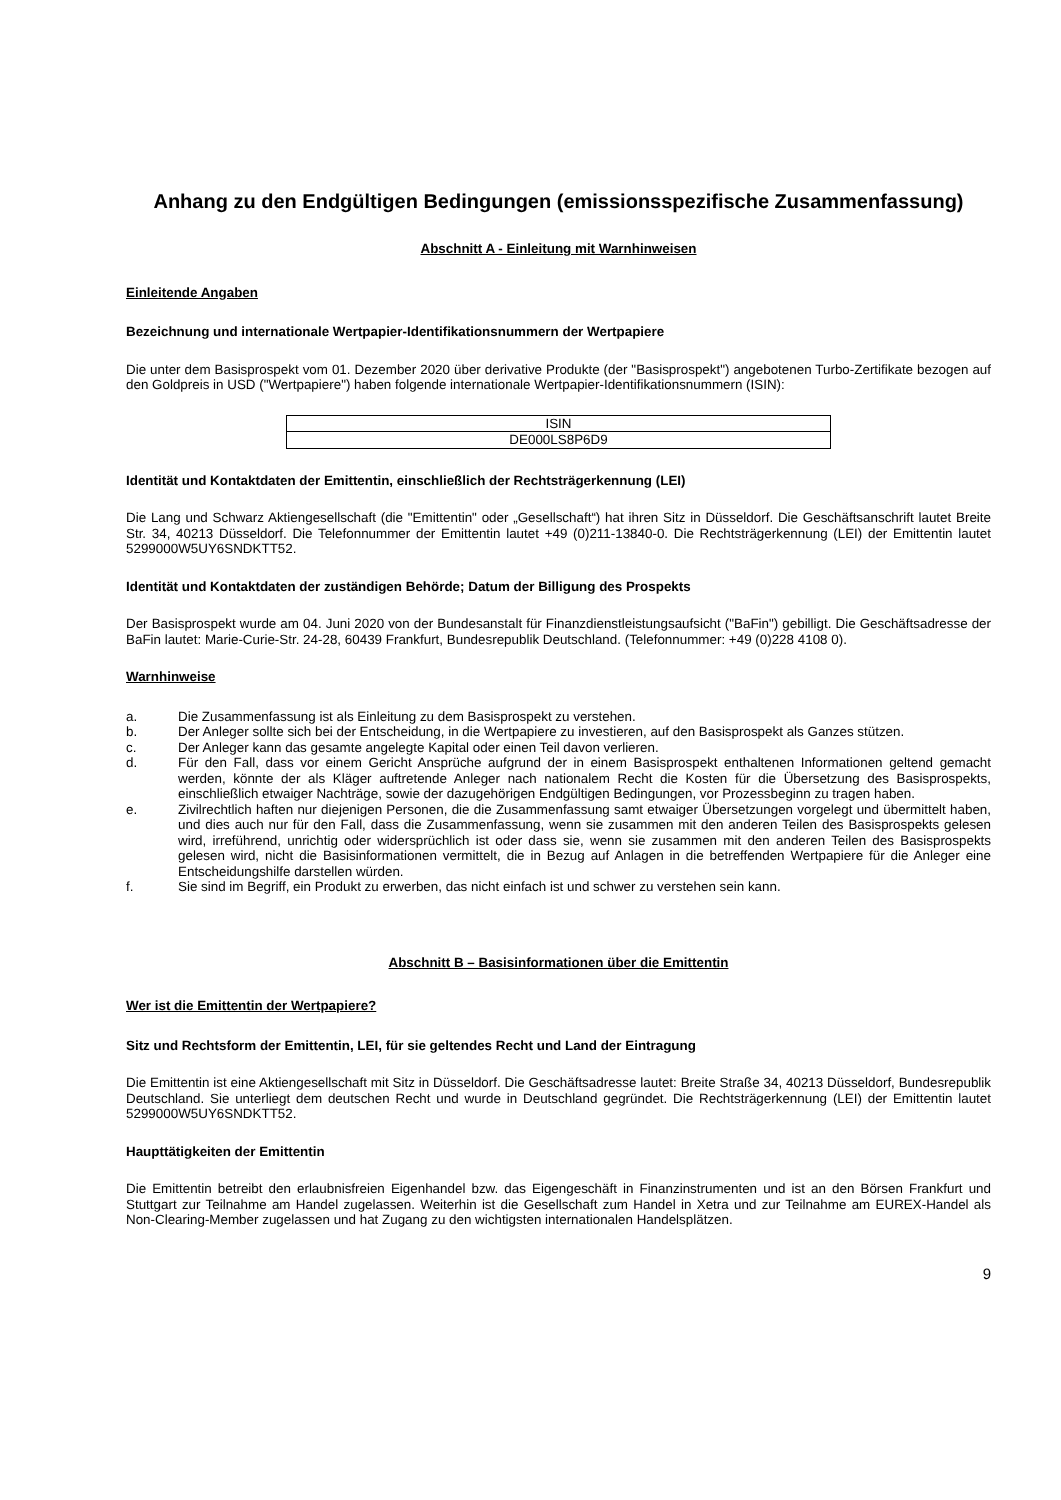Anhang zu den Endgültigen Bedingungen (emissionsspezifische Zusammenfassung)
Abschnitt A - Einleitung mit Warnhinweisen
Einleitende Angaben
Bezeichnung und internationale Wertpapier-Identifikationsnummern der Wertpapiere
Die unter dem Basisprospekt vom 01. Dezember 2020 über derivative Produkte (der "Basisprospekt") angebotenen Turbo-Zertifikate bezogen auf den Goldpreis in USD ("Wertpapiere") haben folgende internationale Wertpapier-Identifikationsnummern (ISIN):
| ISIN |
| --- |
| DE000LS8P6D9 |
Identität und Kontaktdaten der Emittentin, einschließlich der Rechtsträgerkennung (LEI)
Die Lang und Schwarz Aktiengesellschaft (die "Emittentin" oder „Gesellschaft“) hat ihren Sitz in Düsseldorf. Die Geschäftsanschrift lautet Breite Str. 34, 40213 Düsseldorf. Die Telefonnummer der Emittentin lautet +49 (0)211-13840-0. Die Rechtsträgerkennung (LEI) der Emittentin lautet 5299000W5UY6SNDKTT52.
Identität und Kontaktdaten der zuständigen Behörde; Datum der Billigung des Prospekts
Der Basisprospekt wurde am 04. Juni 2020 von der Bundesanstalt für Finanzdienstleistungsaufsicht ("BaFin") gebilligt. Die Geschäftsadresse der BaFin lautet: Marie-Curie-Str. 24-28, 60439 Frankfurt, Bundesrepublik Deutschland. (Telefonnummer: +49 (0)228 4108 0).
Warnhinweise
a. Die Zusammenfassung ist als Einleitung zu dem Basisprospekt zu verstehen.
b. Der Anleger sollte sich bei der Entscheidung, in die Wertpapiere zu investieren, auf den Basisprospekt als Ganzes stützen.
c. Der Anleger kann das gesamte angelegte Kapital oder einen Teil davon verlieren.
d. Für den Fall, dass vor einem Gericht Ansprüche aufgrund der in einem Basisprospekt enthaltenen Informationen geltend gemacht werden, könnte der als Kläger auftretende Anleger nach nationalem Recht die Kosten für die Übersetzung des Basisprospekts, einschließlich etwaiger Nachträge, sowie der dazugehörigen Endgültigen Bedingungen, vor Prozessbeginn zu tragen haben.
e. Zivilrechtlich haften nur diejenigen Personen, die die Zusammenfassung samt etwaiger Übersetzungen vorgelegt und übermittelt haben, und dies auch nur für den Fall, dass die Zusammenfassung, wenn sie zusammen mit den anderen Teilen des Basisprospekts gelesen wird, irreführend, unrichtig oder widersprüchlich ist oder dass sie, wenn sie zusammen mit den anderen Teilen des Basisprospekts gelesen wird, nicht die Basisinformationen vermittelt, die in Bezug auf Anlagen in die betreffenden Wertpapiere für die Anleger eine Entscheidungshilfe darstellen würden.
f. Sie sind im Begriff, ein Produkt zu erwerben, das nicht einfach ist und schwer zu verstehen sein kann.
Abschnitt B – Basisinformationen über die Emittentin
Wer ist die Emittentin der Wertpapiere?
Sitz und Rechtsform der Emittentin, LEI, für sie geltendes Recht und Land der Eintragung
Die Emittentin ist eine Aktiengesellschaft mit Sitz in Düsseldorf. Die Geschäftsadresse lautet: Breite Straße 34, 40213 Düsseldorf, Bundesrepublik Deutschland. Sie unterliegt dem deutschen Recht und wurde in Deutschland gegründet. Die Rechtsträgerkennung (LEI) der Emittentin lautet 5299000W5UY6SNDKTT52.
Haupttätigkeiten der Emittentin
Die Emittentin betreibt den erlaubnisfreien Eigenhandel bzw. das Eigengeschäft in Finanzinstrumenten und ist an den Börsen Frankfurt und Stuttgart zur Teilnahme am Handel zugelassen. Weiterhin ist die Gesellschaft zum Handel in Xetra und zur Teilnahme am EUREX-Handel als Non-Clearing-Member zugelassen und hat Zugang zu den wichtigsten internationalen Handelsplätzen.
9